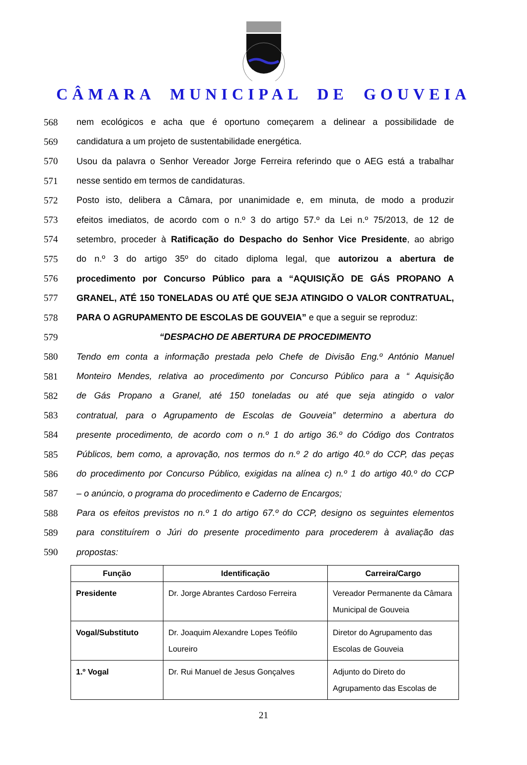CÂMARA MUNICIPAL DE GOUVEIA
568 nem ecológicos e acha que é oportuno começarem a delinear a possibilidade de
569 candidatura a um projeto de sustentabilidade energética.
570 Usou da palavra o Senhor Vereador Jorge Ferreira referindo que o AEG está a trabalhar
571 nesse sentido em termos de candidaturas.
572 Posto isto, delibera a Câmara, por unanimidade e, em minuta, de modo a produzir
573 efeitos imediatos, de acordo com o n.º 3 do artigo 57.º da Lei n.º 75/2013, de 12 de
574 setembro, proceder à Ratificação do Despacho do Senhor Vice Presidente, ao abrigo
575 do n.º 3 do artigo 35º do citado diploma legal, que autorizou a abertura de
576 procedimento por Concurso Público para a “AQUISIÇÃO DE GÁS PROPANO A
577 GRANEL, ATÉ 150 TONELADAS OU ATÉ QUE SEJA ATINGIDO O VALOR CONTRATUAL,
578 PARA O AGRUPAMENTO DE ESCOLAS DE GOUVEIA” e que a seguir se reproduz:
579 “DESPACHO DE ABERTURA DE PROCEDIMENTO
580 Tendo em conta a informação prestada pelo Chefe de Divisão Eng.º António Manuel
581 Monteiro Mendes, relativa ao procedimento por Concurso Público para a “ Aquisição
582 de Gás Propano a Granel, até 150 toneladas ou até que seja atingido o valor
583 contratual, para o Agrupamento de Escolas de Gouveia” determino a abertura do
584 presente procedimento, de acordo com o n.º 1 do artigo 36.º do Código dos Contratos
585 Públicos, bem como, a aprovação, nos termos do n.º 2 do artigo 40.º do CCP, das peças
586 do procedimento por Concurso Público, exigidas na alínea c) n.º 1 do artigo 40.º do CCP
587 – o anúncio, o programa do procedimento e Caderno de Encargos;
588 Para os efeitos previstos no n.º 1 do artigo 67.º do CCP, designo os seguintes elementos
589 para constituírem o Júri do presente procedimento para procederem à avaliação das
590 propostas:
| Função | Identificação | Carreira/Cargo |
| --- | --- | --- |
| Presidente | Dr. Jorge Abrantes Cardoso Ferreira | Vereador Permanente da Câmara Municipal de Gouveia |
| Vogal/Substituto | Dr. Joaquim Alexandre Lopes Teófilo Loureiro | Diretor do Agrupamento das Escolas de Gouveia |
| 1.º Vogal | Dr. Rui Manuel de Jesus Gonçalves | Adjunto do Direto do Agrupamento das Escolas de |
21